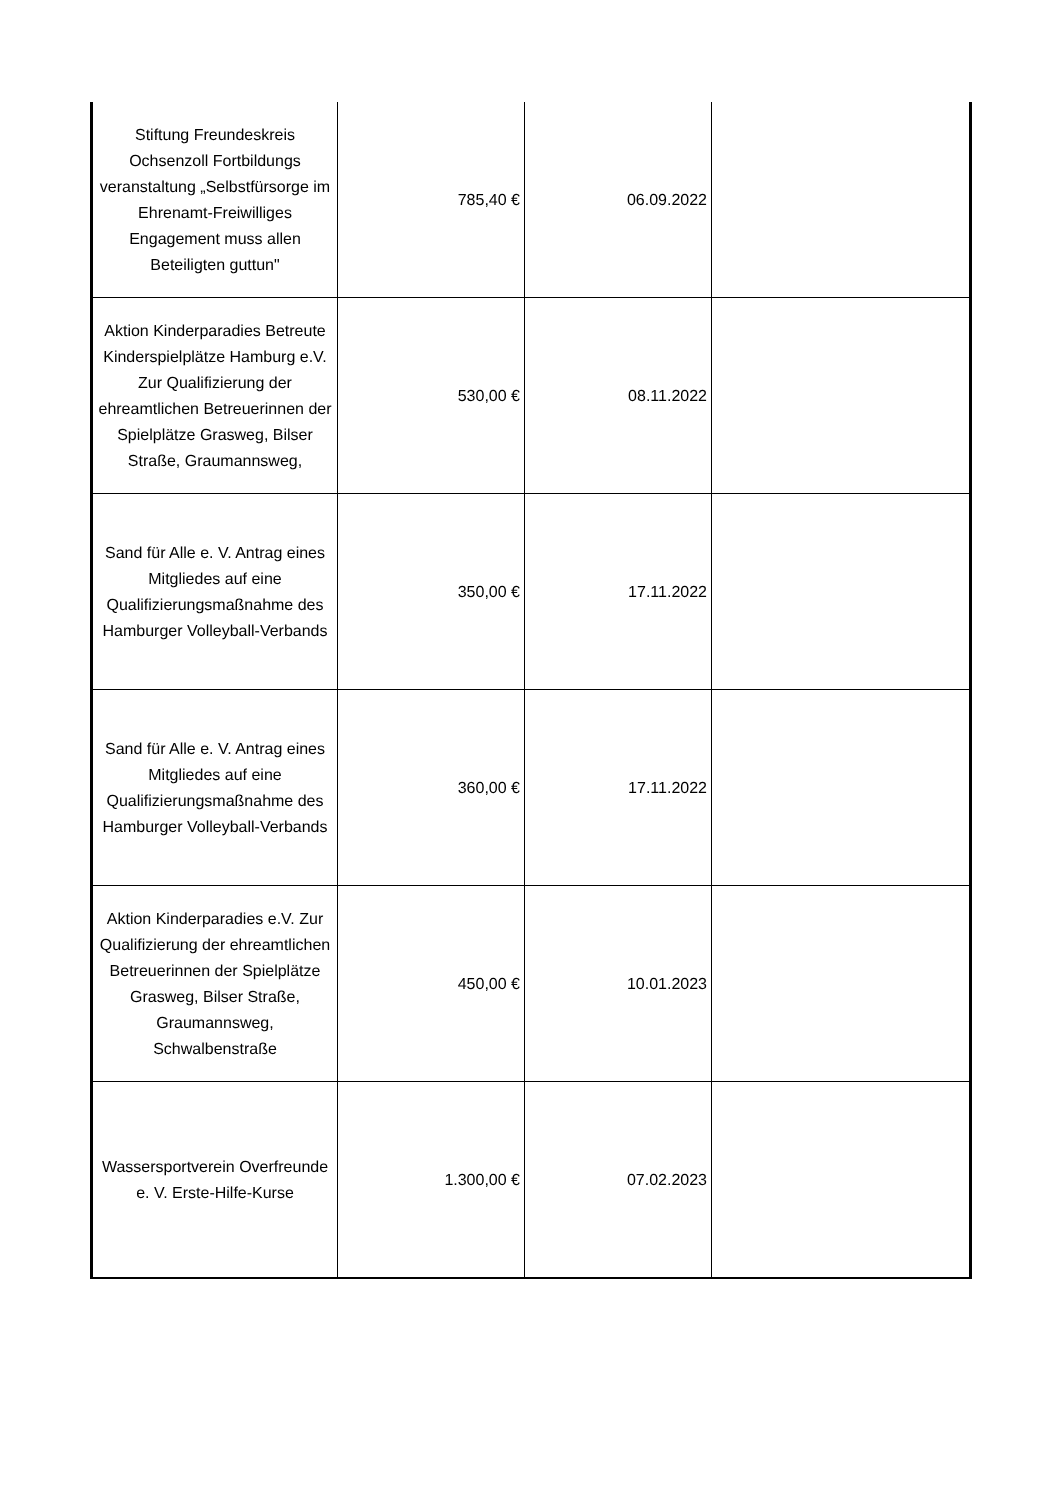| Stiftung Freundeskreis Ochsenzoll Fortbildungs veranstaltung „Selbstfürsorge im Ehrenamt-Freiwilliges Engagement muss allen Beteiligten guttun" | 785,40 € | 06.09.2022 | |
| Aktion Kinderparadies Betreute Kinderspielplätze Hamburg e.V. Zur Qualifizierung der ehreamtlichen Betreuerinnen der Spielplätze Grasweg, Bilser Straße, Graumannsweg, | 530,00 € | 08.11.2022 | |
| Sand für Alle e. V. Antrag eines Mitgliedes auf eine Qualifizierungsmaßnahme des Hamburger Volleyball-Verbands | 350,00 € | 17.11.2022 | |
| Sand für Alle e. V. Antrag eines Mitgliedes auf eine Qualifizierungsmaßnahme des Hamburger Volleyball-Verbands | 360,00 € | 17.11.2022 | |
| Aktion Kinderparadies e.V. Zur Qualifizierung der ehreamtlichen Betreuerinnen der Spielplätze Grasweg, Bilser Straße, Graumannsweg, Schwalbenstraße | 450,00 € | 10.01.2023 | |
| Wassersportverein Overfreunde e. V. Erste-Hilfe-Kurse | 1.300,00 € | 07.02.2023 | |